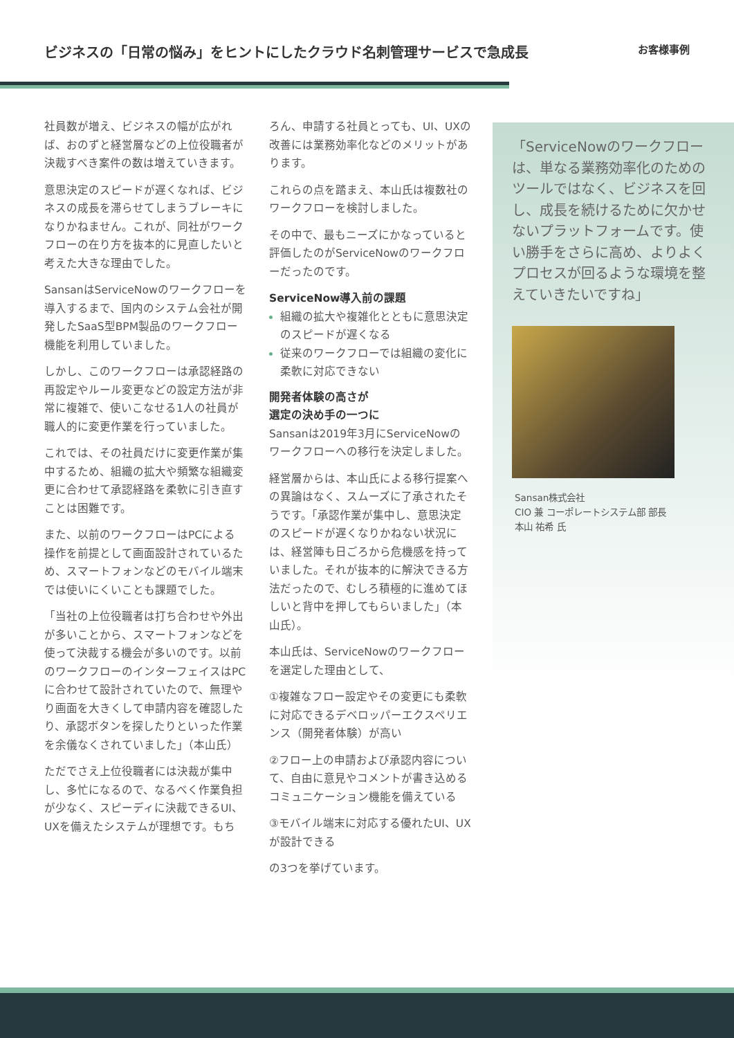ビジネスの「日常の悩み」をヒントにしたクラウド名刺管理サービスで急成長
お客様事例
「ServiceNowのワークフローは、単なる業務効率化のためのツールではなく、ビジネスを回し、成長を続けるために欠かせないプラットフォームです。使い勝手をさらに高め、よりよくプロセスが回るような環境を整えていきたいですね」
Sansan株式会社
CIO 兼 コーポレートシステム部 部長
本山 祐希 氏
社員数が増え、ビジネスの幅が広がれば、おのずと経営層などの上位役職者が決裁すべき案件の数は増えていきます。
意思決定のスピードが遅くなれば、ビジネスの成長を滞らせてしまうブレーキになりかねません。これが、同社がワークフローの在り方を抜本的に見直したいと考えた大きな理由でした。
SansanはServiceNowのワークフローを導入するまで、国内のシステム会社が開発したSaaS型BPM製品のワークフロー機能を利用していました。
しかし、このワークフローは承認経路の再設定やルール変更などの設定方法が非常に複雑で、使いこなせる1人の社員が職人的に変更作業を行っていました。
これでは、その社員だけに変更作業が集中するため、組織の拡大や頻繁な組織変更に合わせて承認経路を柔軟に引き直すことは困難です。
また、以前のワークフローはPCによる操作を前提として画面設計されているため、スマートフォンなどのモバイル端末では使いにくいことも課題でした。
「当社の上位役職者は打ち合わせや外出が多いことから、スマートフォンなどを使って決裁する機会が多いのです。以前のワークフローのインターフェイスはPCに合わせて設計されていたので、無理やり画面を大きくして申請内容を確認したり、承認ボタンを探したりといった作業を余儀なくされていました」（本山氏）
ただでさえ上位役職者には決裁が集中し、多忙になるので、なるべく作業負担が少なく、スピーディに決裁できるUI、UXを備えたシステムが理想です。もち
ろん、申請する社員とっても、UI、UXの改善には業務効率化などのメリットがあります。
これらの点を踏まえ、本山氏は複数社のワークフローを検討しました。
その中で、最もニーズにかなっていると評価したのがServiceNowのワークフローだったのです。
ServiceNow導入前の課題
組織の拡大や複雑化とともに意思決定のスピードが遅くなる
従来のワークフローでは組織の変化に柔軟に対応できない
開発者体験の高さが
選定の決め手の一つに
Sansanは2019年3月にServiceNowのワークフローへの移行を決定しました。
経営層からは、本山氏による移行提案への異論はなく、スムーズに了承されたそうです。「承認作業が集中し、意思決定のスピードが遅くなりかねない状況には、経営陣も日ごろから危機感を持っていました。それが抜本的に解決できる方法だったので、むしろ積極的に進めてほしいと背中を押してもらいました」（本山氏）。
本山氏は、ServiceNowのワークフローを選定した理由として、
①複雑なフロー設定やその変更にも柔軟に対応できるデベロッパーエクスペリエンス（開発者体験）が高い
②フロー上の申請および承認内容について、自由に意見やコメントが書き込めるコミュニケーション機能を備えている
③モバイル端末に対応する優れたUI、UXが設計できる
の3つを挙げています。